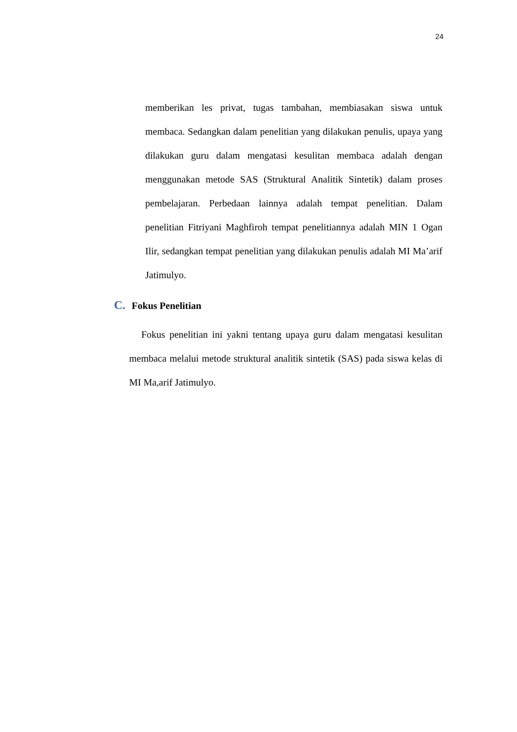24
memberikan les privat, tugas tambahan, membiasakan siswa untuk membaca. Sedangkan dalam penelitian yang dilakukan penulis, upaya yang dilakukan guru dalam mengatasi kesulitan membaca adalah dengan menggunakan metode SAS (Struktural Analitik Sintetik) dalam proses pembelajaran. Perbedaan lainnya adalah tempat penelitian. Dalam penelitian Fitriyani Maghfiroh tempat penelitiannya adalah MIN 1 Ogan Ilir, sedangkan tempat penelitian yang dilakukan penulis adalah MI Ma’arif Jatimulyo.
C. Fokus Penelitian
Fokus penelitian ini yakni tentang upaya guru dalam mengatasi kesulitan membaca melalui metode struktural analitik sintetik (SAS) pada siswa kelas di MI Ma,arif Jatimulyo.